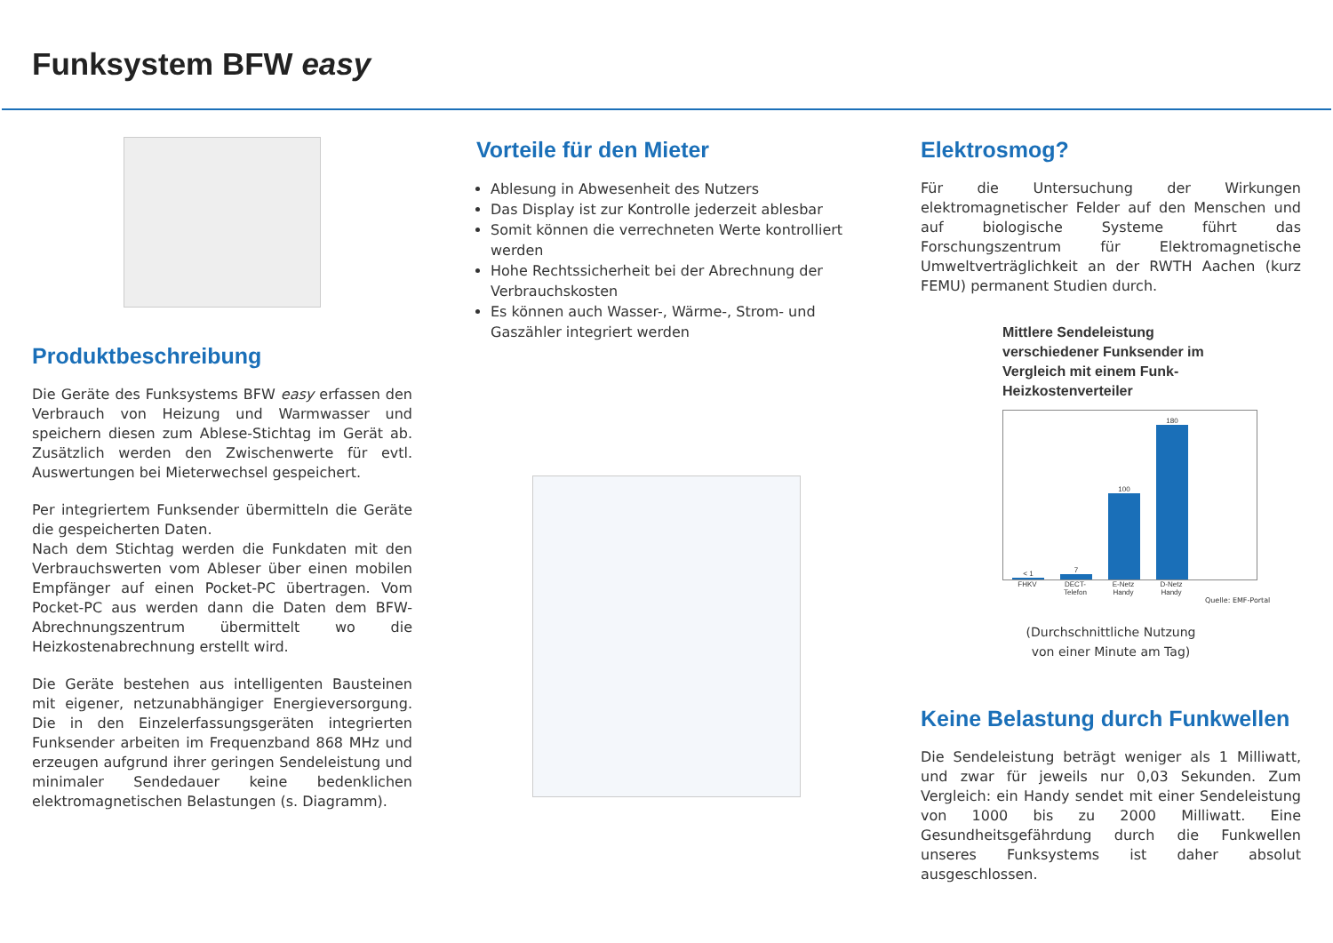Funksystem BFW easy
Produktbeschreibung
Die Geräte des Funksystems BFW easy erfassen den Verbrauch von Heizung und Warmwasser und speichern diesen zum Ablese-Stichtag im Gerät ab. Zusätzlich werden den Zwischenwerte für evtl. Auswertungen bei Mieterwechsel gespeichert.
Per integriertem Funksender übermitteln die Geräte die gespeicherten Daten.
Nach dem Stichtag werden die Funkdaten mit den Verbrauchswerten vom Ableser über einen mobilen Empfänger auf einen Pocket-PC übertragen. Vom Pocket-PC aus werden dann die Daten dem BFW-Abrechnungszentrum übermittelt wo die Heizkostenabrechnung erstellt wird.
Die Geräte bestehen aus intelligenten Bausteinen mit eigener, netzunabhängiger Energieversorgung. Die in den Einzelerfassungsgeräten integrierten Funksender arbeiten im Frequenzband 868 MHz und erzeugen aufgrund ihrer geringen Sendeleistung und minimaler Sendedauer keine bedenklichen elektromagnetischen Belastungen (s. Diagramm).
Vorteile für den Mieter
Ablesung in Abwesenheit des Nutzers
Das Display ist zur Kontrolle jederzeit ablesbar
Somit können die verrechneten Werte kontrolliert werden
Hohe Rechtssicherheit bei der Abrechnung der Verbrauchskosten
Es können auch Wasser-, Wärme-, Strom- und Gaszähler integriert werden
Elektrosmog?
Für die Untersuchung der Wirkungen elektromagnetischer Felder auf den Menschen und auf biologische Systeme führt das Forschungszentrum für Elektromagnetische Umweltverträglichkeit an der RWTH Aachen (kurz FEMU) permanent Studien durch.
Mittlere Sendeleistung verschiedener Funksender im Vergleich mit einem Funk-Heizkostenverteiler
< 1
7
100
180
FHKV DECT-Telefon E-Netz Handy D-Netz Handy
Quelle: EMF-Portal
(Durchschnittliche Nutzung
von einer Minute am Tag)
Keine Belastung durch Funkwellen
Die Sendeleistung beträgt weniger als 1 Milliwatt, und zwar für jeweils nur 0,03 Sekunden. Zum Vergleich: ein Handy sendet mit einer Sendeleistung von 1000 bis zu 2000 Milliwatt. Eine Gesundheitsgefährdung durch die Funkwellen unseres Funksystems ist daher absolut ausgeschlossen.